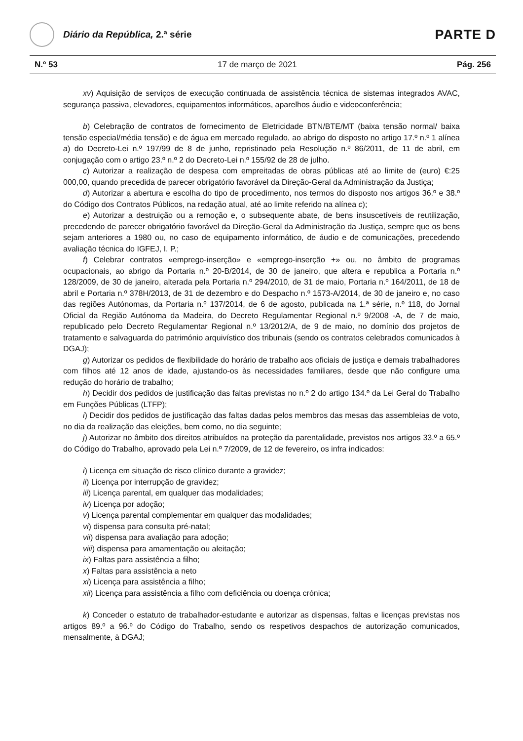Diário da República, 2.ª série
PARTE D
N.º 53 17 de março de 2021 Pág. 256
xv) Aquisição de serviços de execução continuada de assistência técnica de sistemas integrados AVAC, segurança passiva, elevadores, equipamentos informáticos, aparelhos áudio e videoconferência;
b) Celebração de contratos de fornecimento de Eletricidade BTN/BTE/MT (baixa tensão normal/ baixa tensão especial/média tensão) e de água em mercado regulado, ao abrigo do disposto no artigo 17.º n.º 1 alínea a) do Decreto-Lei n.º 197/99 de 8 de junho, repristinado pela Resolução n.º 86/2011, de 11 de abril, em conjugação com o artigo 23.º n.º 2 do Decreto-Lei n.º 155/92 de 28 de julho.
c) Autorizar a realização de despesa com empreitadas de obras públicas até ao limite de (euro) €:25 000,00, quando precedida de parecer obrigatório favorável da Direção-Geral da Administração da Justiça;
d) Autorizar a abertura e escolha do tipo de procedimento, nos termos do disposto nos artigos 36.º e 38.º do Código dos Contratos Públicos, na redação atual, até ao limite referido na alínea c);
e) Autorizar a destruição ou a remoção e, o subsequente abate, de bens insuscetíveis de reutilização, precedendo de parecer obrigatório favorável da Direção-Geral da Administração da Justiça, sempre que os bens sejam anteriores a 1980 ou, no caso de equipamento informático, de áudio e de comunicações, precedendo avaliação técnica do IGFEJ, I. P.;
f) Celebrar contratos «emprego-inserção» e «emprego-inserção +» ou, no âmbito de programas ocupacionais, ao abrigo da Portaria n.º 20-B/2014, de 30 de janeiro, que altera e republica a Portaria n.º 128/2009, de 30 de janeiro, alterada pela Portaria n.º 294/2010, de 31 de maio, Portaria n.º 164/2011, de 18 de abril e Portaria n.º 378H/2013, de 31 de dezembro e do Despacho n.º 1573-A/2014, de 30 de janeiro e, no caso das regiões Autónomas, da Portaria n.º 137/2014, de 6 de agosto, publicada na 1.ª série, n.º 118, do Jornal Oficial da Região Autónoma da Madeira, do Decreto Regulamentar Regional n.º 9/2008 -A, de 7 de maio, republicado pelo Decreto Regulamentar Regional n.º 13/2012/A, de 9 de maio, no domínio dos projetos de tratamento e salvaguarda do património arquivístico dos tribunais (sendo os contratos celebrados comunicados à DGAJ);
g) Autorizar os pedidos de flexibilidade do horário de trabalho aos oficiais de justiça e demais trabalhadores com filhos até 12 anos de idade, ajustando-os às necessidades familiares, desde que não configure uma redução do horário de trabalho;
h) Decidir dos pedidos de justificação das faltas previstas no n.º 2 do artigo 134.º da Lei Geral do Trabalho em Funções Públicas (LTFP);
i) Decidir dos pedidos de justificação das faltas dadas pelos membros das mesas das assembleias de voto, no dia da realização das eleições, bem como, no dia seguinte;
j) Autorizar no âmbito dos direitos atribuídos na proteção da parentalidade, previstos nos artigos 33.º a 65.º do Código do Trabalho, aprovado pela Lei n.º 7/2009, de 12 de fevereiro, os infra indicados:
i) Licença em situação de risco clínico durante a gravidez;
ii) Licença por interrupção de gravidez;
iii) Licença parental, em qualquer das modalidades;
iv) Licença por adoção;
v) Licença parental complementar em qualquer das modalidades;
vi) dispensa para consulta pré-natal;
vii) dispensa para avaliação para adoção;
viii) dispensa para amamentação ou aleitação;
ix) Faltas para assistência a filho;
x) Faltas para assistência a neto
xi) Licença para assistência a filho;
xii) Licença para assistência a filho com deficiência ou doença crónica;
k) Conceder o estatuto de trabalhador-estudante e autorizar as dispensas, faltas e licenças previstas nos artigos 89.º a 96.º do Código do Trabalho, sendo os respetivos despachos de autorização comunicados, mensalmente, à DGAJ;